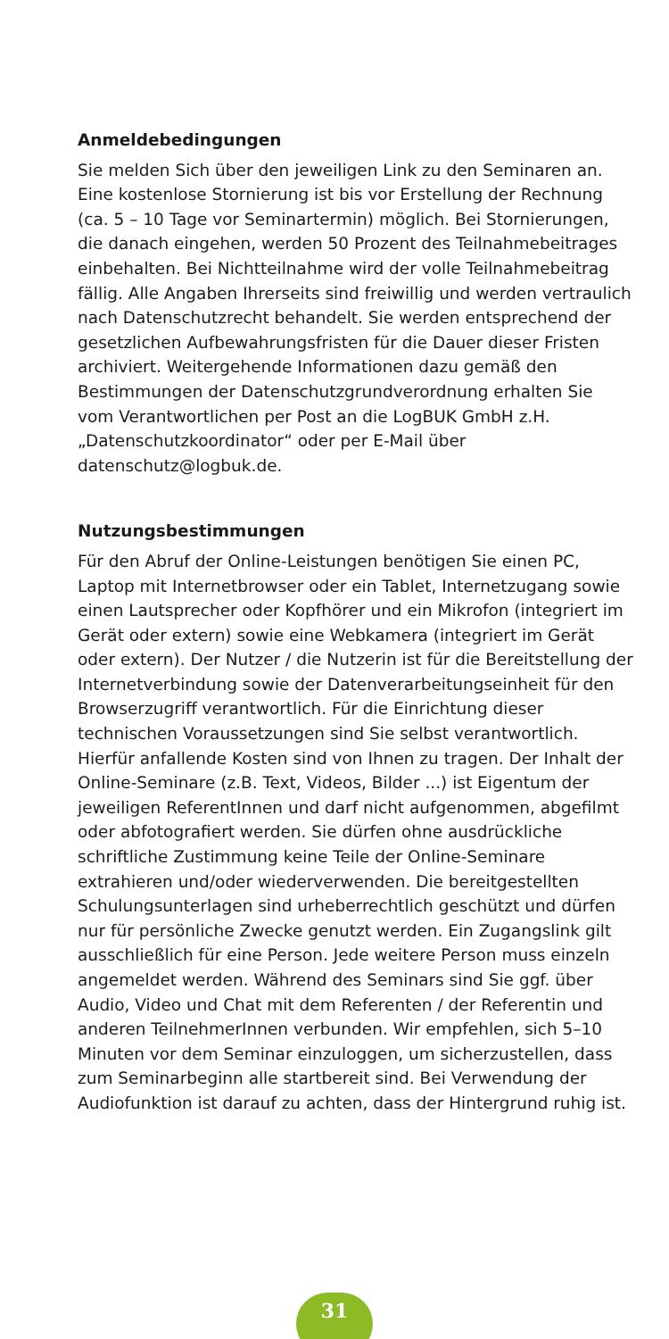Anmeldebedingungen
Sie melden Sich über den jeweiligen Link zu den Seminaren an. Eine kostenlose Stornierung ist bis vor Erstellung der Rechnung (ca. 5 – 10 Tage vor Seminartermin) möglich. Bei Stornierungen, die danach eingehen, werden 50 Prozent des Teilnahmebeitrages einbehalten. Bei Nichtteilnahme wird der volle Teilnahmebeitrag fällig. Alle Angaben Ihrerseits sind freiwillig und werden vertraulich nach Datenschutzrecht behandelt. Sie werden entsprechend der gesetzlichen Aufbewahrungsfristen für die Dauer dieser Fristen archiviert. Weitergehende Informationen dazu gemäß den Bestimmungen der Datenschutzgrundverordnung erhalten Sie vom Verantwortlichen per Post an die LogBUK GmbH z.H. „Datenschutzkoordinator“ oder per E-Mail über datenschutz@logbuk.de.
Nutzungsbestimmungen
Für den Abruf der Online-Leistungen benötigen Sie einen PC, Laptop mit Internetbrowser oder ein Tablet, Internetzugang sowie einen Lautsprecher oder Kopfhörer und ein Mikrofon (integriert im Gerät oder extern) sowie eine Webkamera (integriert im Gerät oder extern). Der Nutzer / die Nutzerin ist für die Bereitstellung der Internetverbindung sowie der Datenverarbeitungseinheit für den Browserzugriff verantwortlich. Für die Einrichtung dieser technischen Voraussetzungen sind Sie selbst verantwortlich. Hierfür anfallende Kosten sind von Ihnen zu tragen. Der Inhalt der Online-Seminare (z.B. Text, Videos, Bilder ...) ist Eigentum der jeweiligen ReferentInnen und darf nicht aufgenommen, abgefilmt oder abfotografiert werden. Sie dürfen ohne ausdrückliche schriftliche Zustimmung keine Teile der Online-Seminare extrahieren und/oder wiederverwenden. Die bereitgestellten Schulungsunterlagen sind urheberrechtlich geschützt und dürfen nur für persönliche Zwecke genutzt werden. Ein Zugangslink gilt ausschließlich für eine Person. Jede weitere Person muss einzeln angemeldet werden. Während des Seminars sind Sie ggf. über Audio, Video und Chat mit dem Referenten / der Referentin und anderen TeilnehmerInnen verbunden. Wir empfehlen, sich 5–10 Minuten vor dem Seminar einzuloggen, um sicherzustellen, dass zum Seminarbeginn alle startbereit sind. Bei Verwendung der Audiofunktion ist darauf zu achten, dass der Hintergrund ruhig ist.
31